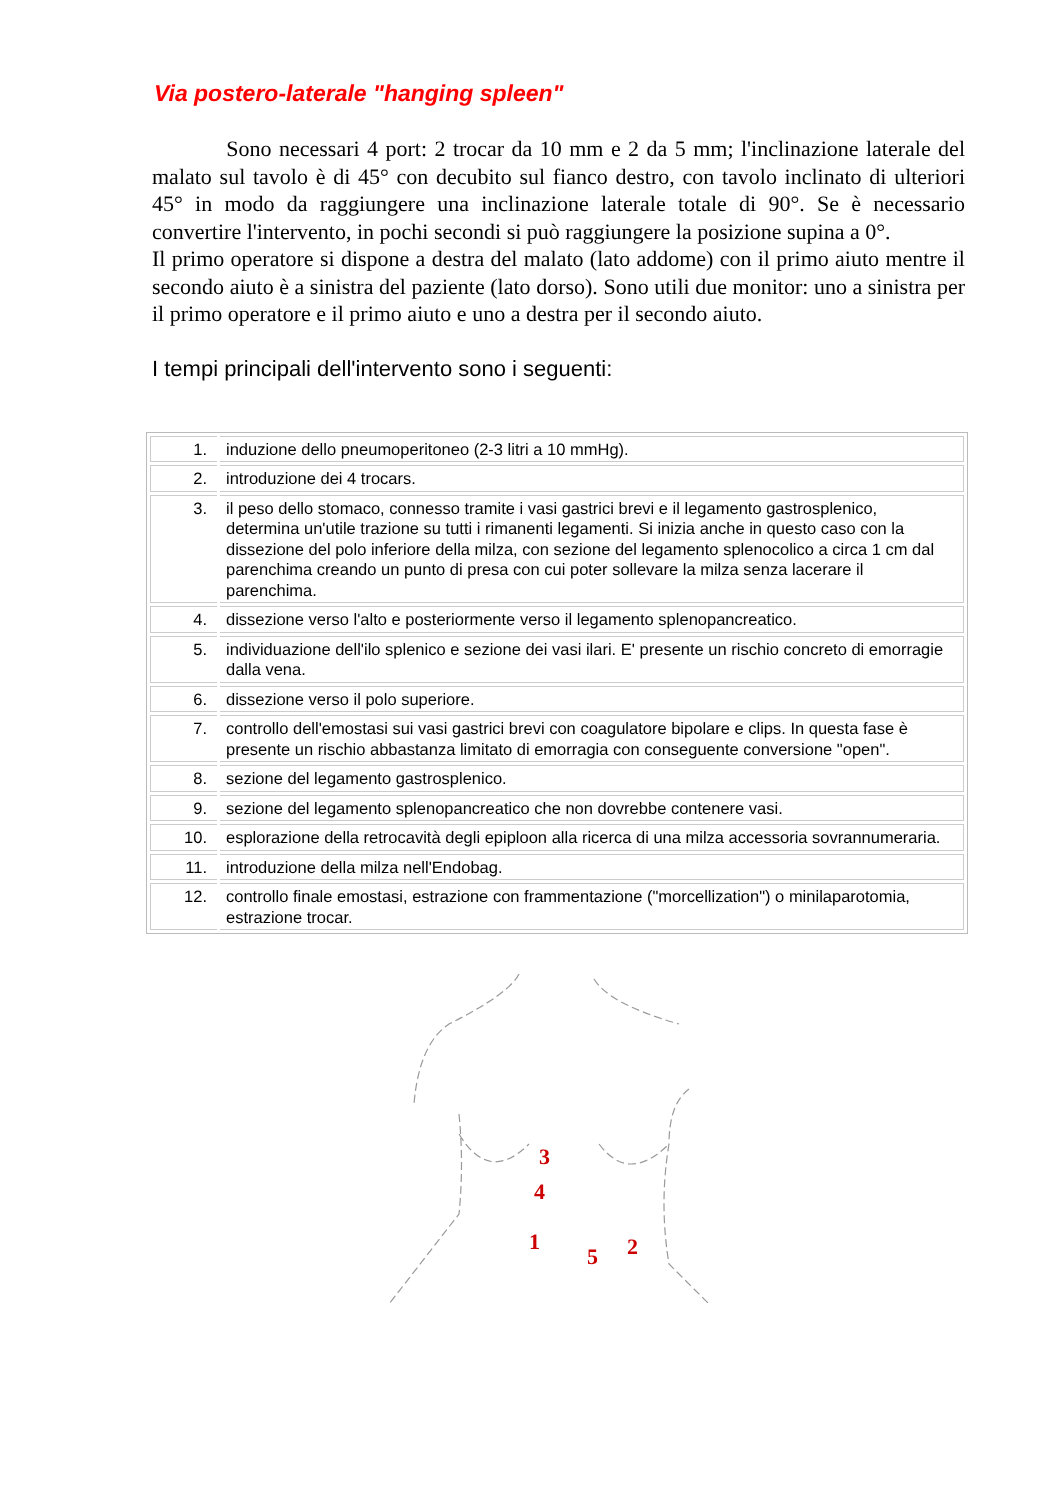Via postero-laterale "hanging spleen"
Sono necessari 4 port: 2 trocar da 10 mm e 2 da 5 mm; l'inclinazione laterale del malato sul tavolo è di 45° con decubito sul fianco destro, con tavolo inclinato di ulteriori 45° in modo da raggiungere una inclinazione laterale totale di 90°. Se è necessario convertire l'intervento, in pochi secondi si può raggiungere la posizione supina a 0°.
Il primo operatore si dispone a destra del malato (lato addome) con il primo aiuto mentre il secondo aiuto è a sinistra del paziente (lato dorso). Sono utili due monitor: uno a sinistra per il primo operatore e il primo aiuto e uno a destra per il secondo aiuto.
I tempi principali dell'intervento sono i seguenti:
| 1. | induzione dello pneumoperitoneo (2-3 litri a 10 mmHg). |
| 2. | introduzione dei 4 trocars. |
| 3. | il peso dello stomaco, connesso tramite i vasi gastrici brevi e il legamento gastrosplenico, determina un'utile trazione su tutti i rimanenti legamenti. Si inizia anche in questo caso con la dissezione del polo inferiore della milza, con sezione del legamento splenocolico a circa 1 cm dal parenchima creando un punto di presa con cui poter sollevare la milza senza lacerare il parenchima. |
| 4. | dissezione verso l'alto e posteriormente verso il legamento splenopancreatico. |
| 5. | individuazione dell'ilo splenico e sezione dei vasi ilari. E' presente un rischio concreto di emorragie dalla vena. |
| 6. | dissezione verso il polo superiore. |
| 7. | controllo dell'emostasi sui vasi gastrici brevi con coagulatore bipolare e clips. In questa fase è presente un rischio abbastanza limitato di emorragia con conseguente conversione "open". |
| 8. | sezione del legamento gastrosplenico. |
| 9. | sezione del legamento splenopancreatico che non dovrebbe contenere vasi. |
| 10. | esplorazione della retrocavità degli epiploon alla ricerca di una milza accessoria sovrannumeraria. |
| 11. | introduzione della milza nell'Endobag. |
| 12. | controllo finale emostasi, estrazione con frammentazione ("morcellization") o minilaparotomia, estrazione trocar. |
3
4
1
5
2